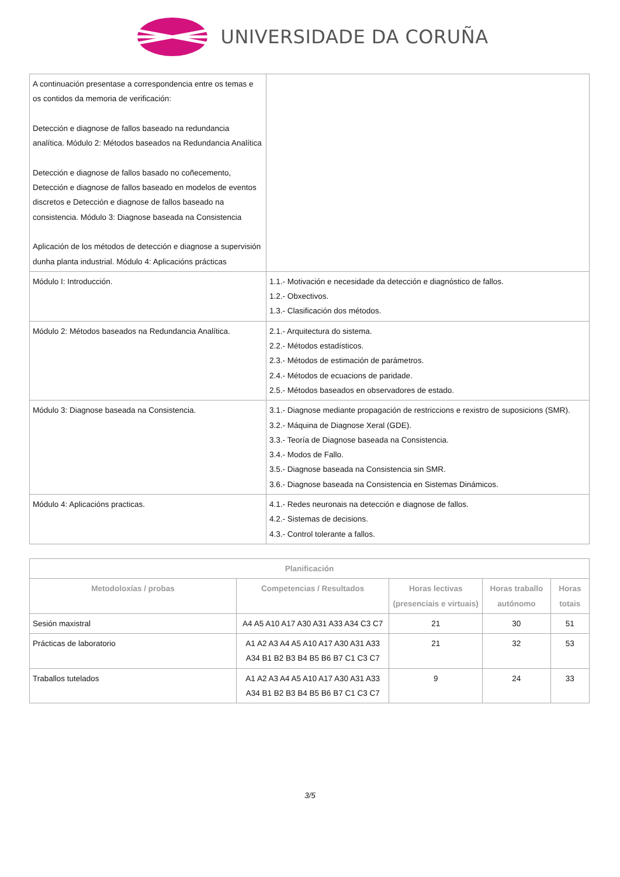UNIVERSIDADE DA CORUÑA
| A continuación presentase a correspondencia entre os temas e os contidos da memoria de verificación: Detección e diagnose de fallos baseado na redundancia analítica. Módulo 2: Métodos baseados na Redundancia Analítica Detección e diagnose de fallos basado no coñecemento, Detección e diagnose de fallos baseado en modelos de eventos discretos e Detección e diagnose de fallos baseado na consistencia. Módulo 3: Diagnose baseada na Consistencia Aplicación de los métodos de detección e diagnose a supervisión dunha planta industrial. Módulo 4: Aplicacións prácticas | |
| Módulo I: Introducción. | 1.1.- Motivación e necesidade da detección e diagnóstico de fallos. 1.2.- Obxectivos. 1.3.- Clasificación dos métodos. |
| Módulo 2: Métodos baseados na Redundancia Analítica. | 2.1.- Arquitectura do sistema. 2.2.- Métodos estadísticos. 2.3.- Métodos de estimación de parámetros. 2.4.- Métodos de ecuacions de paridade. 2.5.- Métodos baseados en observadores de estado. |
| Módulo 3: Diagnose baseada na Consistencia. | 3.1.- Diagnose mediante propagación de restriccions e rexistro de suposicions (SMR). 3.2.- Máquina de Diagnose Xeral (GDE). 3.3.- Teoría de Diagnose baseada na Consistencia. 3.4.- Modos de Fallo. 3.5.- Diagnose baseada na Consistencia sin SMR. 3.6.- Diagnose baseada na Consistencia en Sistemas Dinámicos. |
| Módulo 4: Aplicacións practicas. | 4.1.- Redes neuronais na detección e diagnose de fallos. 4.2.- Sistemas de decisions. 4.3.- Control tolerante a fallos. |
| Planificación | | | | |
| --- | --- | --- | --- | --- |
| Metodoloxías / probas | Competencias / Resultados | Horas lectivas (presenciais e virtuais) | Horas traballo autónomo | Horas totais |
| Sesión maxistral | A4 A5 A10 A17 A30 A31 A33 A34 C3 C7 | 21 | 30 | 51 |
| Prácticas de laboratorio | A1 A2 A3 A4 A5 A10 A17 A30 A31 A33 A34 B1 B2 B3 B4 B5 B6 B7 C1 C3 C7 | 21 | 32 | 53 |
| Traballos tutelados | A1 A2 A3 A4 A5 A10 A17 A30 A31 A33 A34 B1 B2 B3 B4 B5 B6 B7 C1 C3 C7 | 9 | 24 | 33 |
3/5